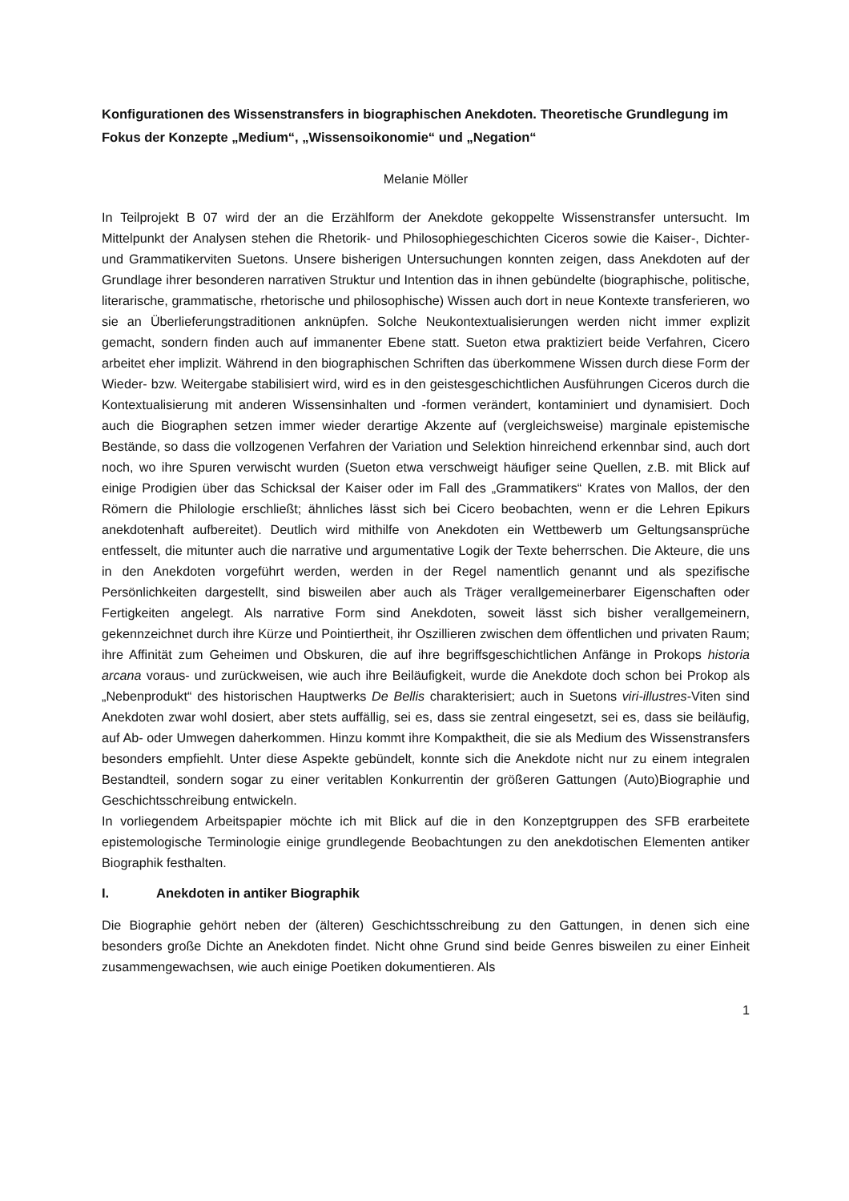Konfigurationen des Wissenstransfers in biographischen Anekdoten. Theoretische Grundlegung im Fokus der Konzepte „Medium“, „Wissensoikonomie“ und „Negation“
Melanie Möller
In Teilprojekt B 07 wird der an die Erzählform der Anekdote gekoppelte Wissenstransfer untersucht. Im Mittelpunkt der Analysen stehen die Rhetorik- und Philosophiegeschichten Ciceros sowie die Kaiser-, Dichter- und Grammatikerviten Suetons. Unsere bisherigen Untersuchungen konnten zeigen, dass Anekdoten auf der Grundlage ihrer besonderen narrativen Struktur und Intention das in ihnen gebündelte (biographische, politische, literarische, grammatische, rhetorische und philosophische) Wissen auch dort in neue Kontexte transferieren, wo sie an Überlieferungstraditionen anknüpfen. Solche Neukontextualisierungen werden nicht immer explizit gemacht, sondern finden auch auf immanenter Ebene statt. Sueton etwa praktiziert beide Verfahren, Cicero arbeitet eher implizit. Während in den biographischen Schriften das überkommene Wissen durch diese Form der Wieder- bzw. Weitergabe stabilisiert wird, wird es in den geistesgeschichtlichen Ausführungen Ciceros durch die Kontextualisierung mit anderen Wissensinhalten und -formen verändert, kontaminiert und dynamisiert. Doch auch die Biographen setzen immer wieder derartige Akzente auf (vergleichsweise) marginale epistemische Bestände, so dass die vollzogenen Verfahren der Variation und Selektion hinreichend erkennbar sind, auch dort noch, wo ihre Spuren verwischt wurden (Sueton etwa verschweigt häufiger seine Quellen, z.B. mit Blick auf einige Prodigien über das Schicksal der Kaiser oder im Fall des „Grammatikers“ Krates von Mallos, der den Römern die Philologie erschließt; ähnliches lässt sich bei Cicero beobachten, wenn er die Lehren Epikurs anekdotenhaft aufbereitet). Deutlich wird mithilfe von Anekdoten ein Wettbewerb um Geltungsansprüche entfesselt, die mitunter auch die narrative und argumentative Logik der Texte beherrschen. Die Akteure, die uns in den Anekdoten vorgeführt werden, werden in der Regel namentlich genannt und als spezifische Persönlichkeiten dargestellt, sind bisweilen aber auch als Träger verallgemeinerbarer Eigenschaften oder Fertigkeiten angelegt. Als narrative Form sind Anekdoten, soweit lässt sich bisher verallgemeinern, gekennzeichnet durch ihre Kürze und Pointiertheit, ihr Oszillieren zwischen dem öffentlichen und privaten Raum; ihre Affinität zum Geheimen und Obskuren, die auf ihre begriffsgeschichtlichen Anfänge in Prokops historia arcana voraus- und zurückweisen, wie auch ihre Beiläufigkeit, wurde die Anekdote doch schon bei Prokop als „Nebenprodukt“ des historischen Hauptwerks De Bellis charakterisiert; auch in Suetons viri-illustres-Viten sind Anekdoten zwar wohl dosiert, aber stets auffällig, sei es, dass sie zentral eingesetzt, sei es, dass sie beiläufig, auf Ab- oder Umwegen daherkommen. Hinzu kommt ihre Kompaktheit, die sie als Medium des Wissenstransfers besonders empfiehlt. Unter diese Aspekte gebündelt, konnte sich die Anekdote nicht nur zu einem integralen Bestandteil, sondern sogar zu einer veritablen Konkurrentin der größeren Gattungen (Auto)Biographie und Geschichtsschreibung entwickeln.
In vorliegendem Arbeitspapier möchte ich mit Blick auf die in den Konzeptgruppen des SFB erarbeitete epistemologische Terminologie einige grundlegende Beobachtungen zu den anekdotischen Elementen antiker Biographik festhalten.
I. Anekdoten in antiker Biographik
Die Biographie gehört neben der (älteren) Geschichtsschreibung zu den Gattungen, in denen sich eine besonders große Dichte an Anekdoten findet. Nicht ohne Grund sind beide Genres bisweilen zu einer Einheit zusammengewachsen, wie auch einige Poetiken dokumentieren. Als
1